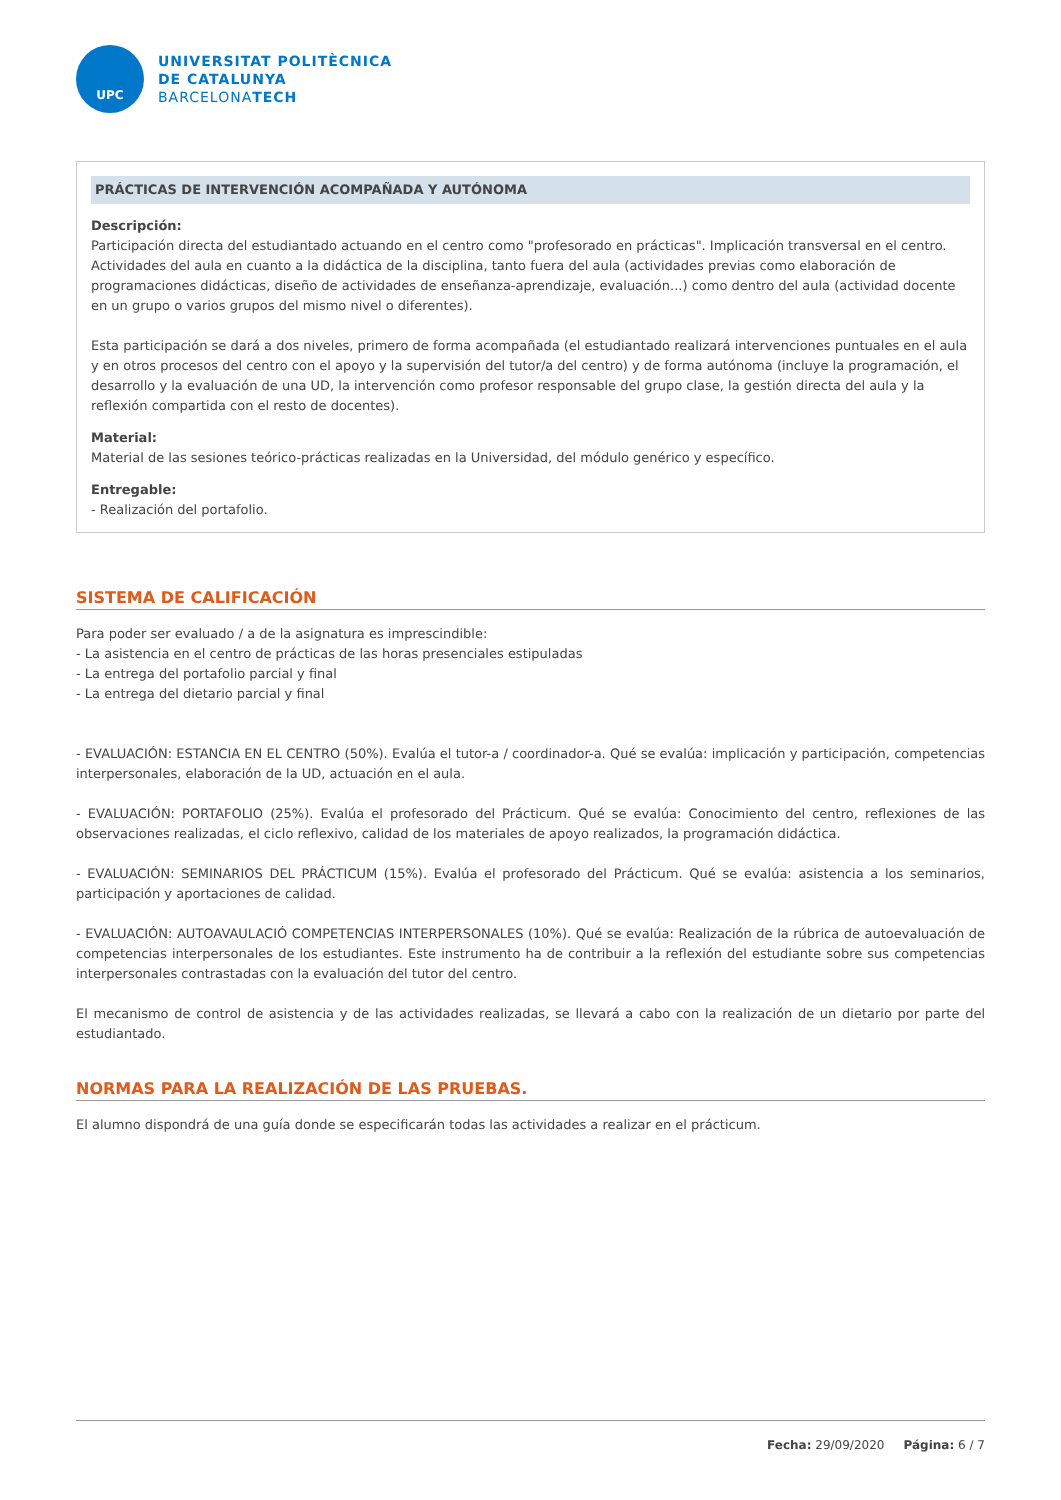UPC
UNIVERSITAT POLITÈCNICA
DE CATALUNYA
BARCELONATECH
PRÁCTICAS DE INTERVENCIÓN ACOMPAÑADA Y AUTÓNOMA
Descripción:
Participación directa del estudiantado actuando en el centro como "profesorado en prácticas". Implicación transversal en el centro. Actividades del aula en cuanto a la didáctica de la disciplina, tanto fuera del aula (actividades previas como elaboración de programaciones didácticas, diseño de actividades de enseñanza-aprendizaje, evaluación...) como dentro del aula (actividad docente en un grupo o varios grupos del mismo nivel o diferentes).
Esta participación se dará a dos niveles, primero de forma acompañada (el estudiantado realizará intervenciones puntuales en el aula y en otros procesos del centro con el apoyo y la supervisión del tutor/a del centro) y de forma autónoma (incluye la programación, el desarrollo y la evaluación de una UD, la intervención como profesor responsable del grupo clase, la gestión directa del aula y la reflexión compartida con el resto de docentes).
Material:
Material de las sesiones teórico-prácticas realizadas en la Universidad, del módulo genérico y específico.
Entregable:
- Realización del portafolio.
SISTEMA DE CALIFICACIÓN
Para poder ser evaluado / a de la asignatura es imprescindible:
- La asistencia en el centro de prácticas de las horas presenciales estipuladas
- La entrega del portafolio parcial y final
- La entrega del dietario parcial y final
- EVALUACIÓN: ESTANCIA EN EL CENTRO (50%). Evalúa el tutor-a / coordinador-a. Qué se evalúa: implicación y participación, competencias interpersonales, elaboración de la UD, actuación en el aula.
- EVALUACIÓN: PORTAFOLIO (25%). Evalúa el profesorado del Prácticum. Qué se evalúa: Conocimiento del centro, reflexiones de las observaciones realizadas, el ciclo reflexivo, calidad de los materiales de apoyo realizados, la programación didáctica.
- EVALUACIÓN: SEMINARIOS DEL PRÁCTICUM (15%). Evalúa el profesorado del Prácticum. Qué se evalúa: asistencia a los seminarios, participación y aportaciones de calidad.
- EVALUACIÓN: AUTOAVAULACIÓ COMPETENCIAS INTERPERSONALES (10%). Qué se evalúa: Realización de la rúbrica de autoevaluación de competencias interpersonales de los estudiantes. Este instrumento ha de contribuir a la reflexión del estudiante sobre sus competencias interpersonales contrastadas con la evaluación del tutor del centro.
El mecanismo de control de asistencia y de las actividades realizadas, se llevará a cabo con la realización de un dietario por parte del estudiantado.
NORMAS PARA LA REALIZACIÓN DE LAS PRUEBAS.
El alumno dispondrá de una guía donde se especificarán todas las actividades a realizar en el prácticum.
Fecha: 29/09/2020 Página: 6 / 7